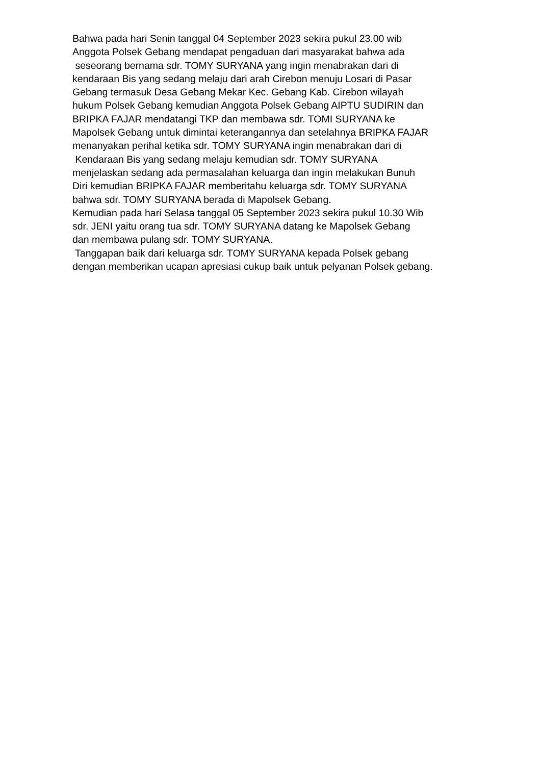Bahwa pada hari Senin tanggal 04 September 2023 sekira pukul 23.00 wib Anggota Polsek Gebang mendapat pengaduan dari masyarakat bahwa ada seseorang bernama sdr. TOMY SURYANA yang ingin menabrakan dari di kendaraan Bis yang sedang melaju dari arah Cirebon menuju Losari di Pasar Gebang termasuk Desa Gebang Mekar Kec. Gebang Kab. Cirebon wilayah hukum Polsek Gebang kemudian Anggota Polsek Gebang AIPTU SUDIRIN dan BRIPKA FAJAR mendatangi TKP dan membawa sdr. TOMI SURYANA ke Mapolsek Gebang untuk dimintai keterangannya dan setelahnya BRIPKA FAJAR menanyakan perihal ketika sdr. TOMY SURYANA ingin menabrakan dari di Kendaraan Bis yang sedang melaju kemudian sdr. TOMY SURYANA menjelaskan sedang ada permasalahan keluarga dan ingin melakukan Bunuh Diri kemudian BRIPKA FAJAR memberitahu keluarga sdr. TOMY SURYANA bahwa sdr. TOMY SURYANA berada di Mapolsek Gebang. Kemudian pada hari Selasa tanggal 05 September 2023 sekira pukul 10.30 Wib sdr. JENI yaitu orang tua sdr. TOMY SURYANA datang ke Mapolsek Gebang dan membawa pulang sdr. TOMY SURYANA. Tanggapan baik dari keluarga sdr. TOMY SURYANA kepada Polsek gebang dengan memberikan ucapan apresiasi cukup baik untuk pelyanan Polsek gebang.